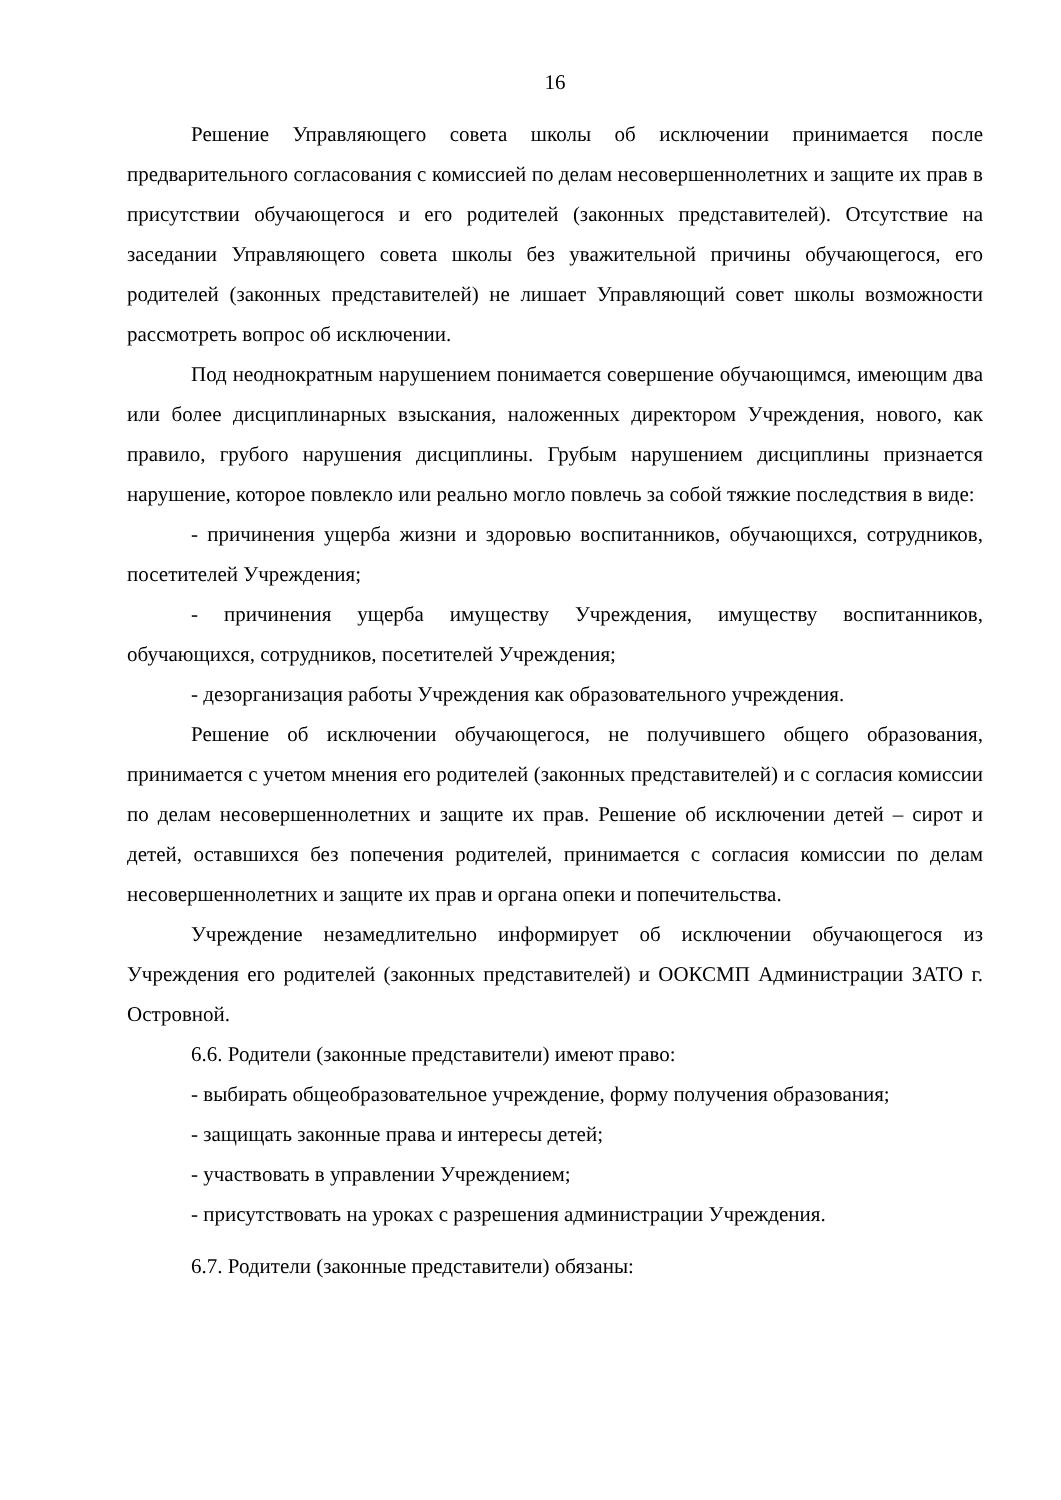16
Решение Управляющего совета школы об исключении принимается после предварительного согласования с комиссией по делам несовершеннолетних и защите их прав в присутствии обучающегося и его родителей (законных представителей). Отсутствие на заседании Управляющего совета школы без уважительной причины обучающегося, его родителей (законных представителей) не лишает Управляющий совет школы возможности рассмотреть вопрос об исключении.
Под неоднократным нарушением понимается совершение обучающимся, имеющим два или более дисциплинарных взыскания, наложенных директором Учреждения, нового, как правило, грубого нарушения дисциплины. Грубым нарушением дисциплины признается нарушение, которое повлекло или реально могло повлечь за собой тяжкие последствия в виде:
- причинения ущерба жизни и здоровью воспитанников, обучающихся, сотрудников, посетителей Учреждения;
- причинения ущерба имуществу Учреждения, имуществу воспитанников, обучающихся, сотрудников, посетителей Учреждения;
- дезорганизация работы Учреждения как образовательного учреждения.
Решение об исключении обучающегося, не получившего общего образования, принимается с учетом мнения его родителей (законных представителей) и с согласия комиссии по делам несовершеннолетних и защите их прав. Решение об исключении детей – сирот и детей, оставшихся без попечения родителей, принимается с согласия комиссии по делам несовершеннолетних и защите их прав и органа опеки и попечительства.
Учреждение незамедлительно информирует об исключении обучающегося из Учреждения его родителей (законных представителей) и ООКСМП Администрации ЗАТО г. Островной.
6.6. Родители (законные представители) имеют право:
- выбирать общеобразовательное учреждение, форму получения образования;
- защищать законные права и интересы детей;
- участвовать в управлении Учреждением;
- присутствовать на уроках с разрешения администрации Учреждения.
6.7. Родители (законные представители) обязаны: